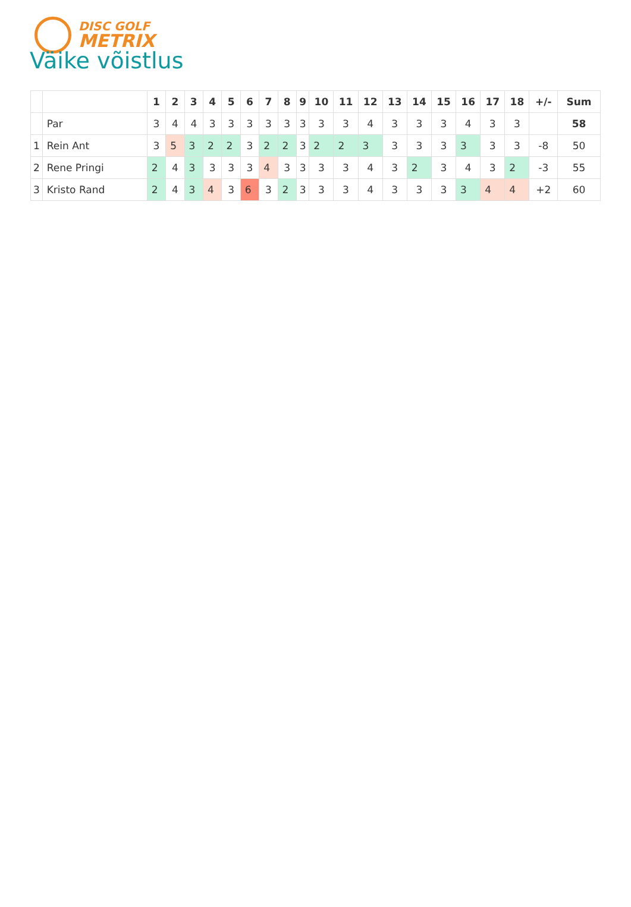DISC GOLF
METRIX
Väike võistlus
| | | 1 | 2 | 3 | 4 | 5 | 6 | 7 | 8 | 9 | 10 | 11 | 12 | 13 | 14 | 15 | 16 | 17 | 18 | +/- | Sum |
| --- | --- | --- | --- | --- | --- | --- | --- | --- | --- | --- | --- | --- | --- | --- | --- | --- | --- | --- | --- | --- | --- |
| | Par | 3 | 4 | 4 | 3 | 3 | 3 | 3 | 3 | 3 | 3 | 3 | 4 | 3 | 3 | 3 | 4 | 3 | 3 | | 58 |
| 1 | Rein Ant | 3 | 5 | 3 | 2 | 2 | 3 | 2 | 2 | 3 | 2 | 2 | 3 | 3 | 3 | 3 | 3 | 3 | 3 | -8 | 50 |
| 2 | Rene Pringi | 2 | 4 | 3 | 3 | 3 | 3 | 4 | 3 | 3 | 3 | 3 | 4 | 3 | 2 | 3 | 4 | 3 | 2 | -3 | 55 |
| 3 | Kristo Rand | 2 | 4 | 3 | 4 | 3 | 6 | 3 | 2 | 3 | 3 | 3 | 4 | 3 | 3 | 3 | 3 | 4 | 4 | +2 | 60 |